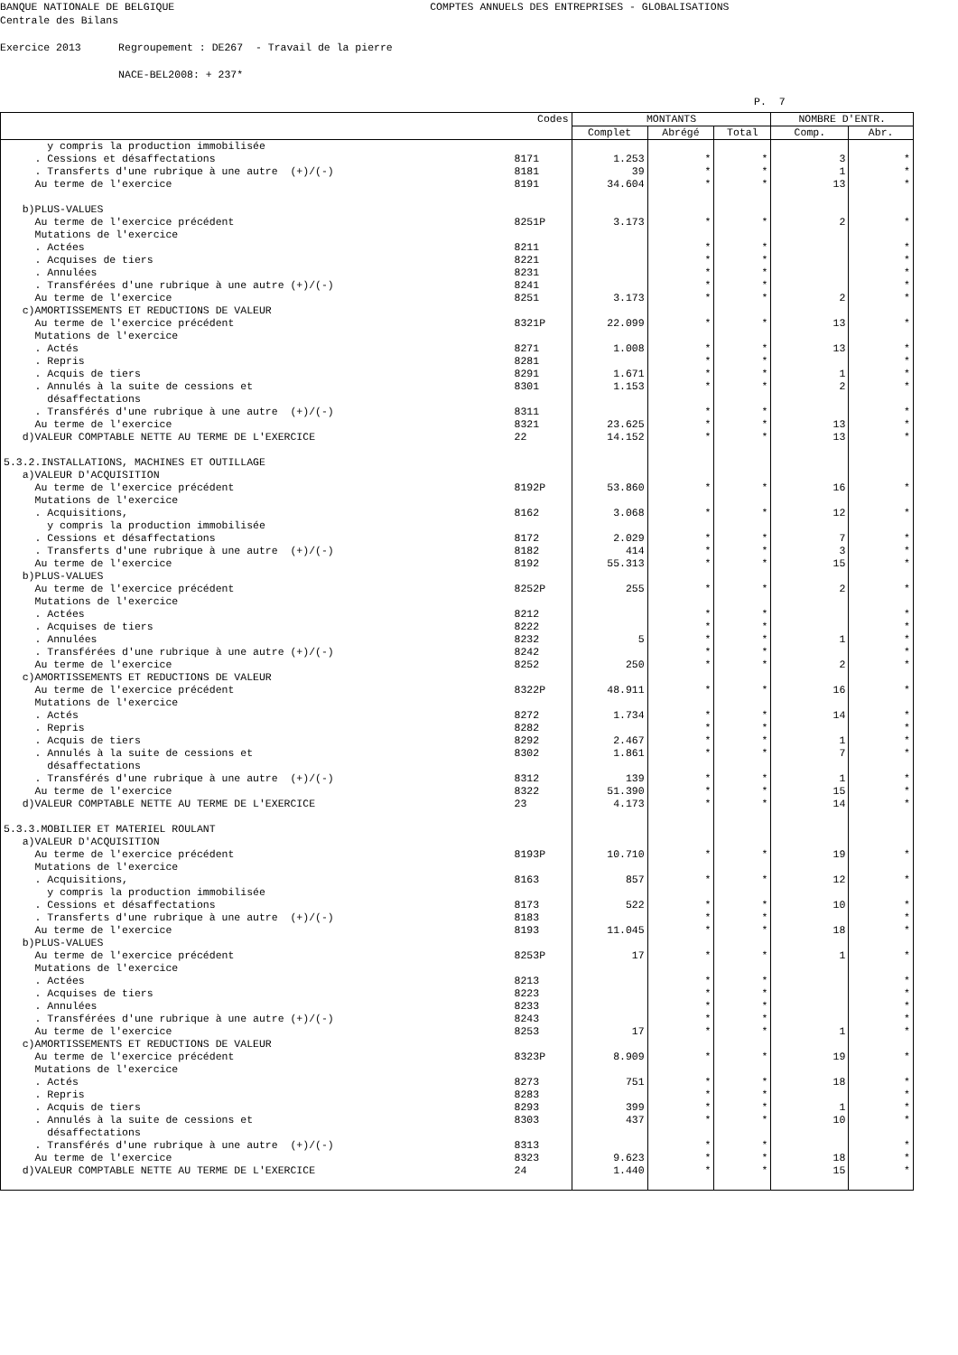BANQUE NATIONALE DE BELGIQUE COMPTES ANNUELS DES ENTREPRISES - GLOBALISATIONS Centrale des Bilans Exercice 2013 Regroupement : DE267 - Travail de la pierre NACE-BEL2008: + 237* P. 7
| Codes | | MONTANTS | | | NOMBRE D'ENTR. | |
| --- | --- | --- | --- | --- | --- | --- |
| | | Complet | Abrégé | Total | Comp. | Abr. |
| y compris la production immobilisée | | | | | | |
| . Cessions et désaffectations | 8171 | 1.253 | * | * | 3 | * |
| . Transferts d'une rubrique à une autre (+)/(-) | 8181 | 39 | * | * | 1 | * |
| Au terme de l'exercice | 8191 | 34.604 | * | * | 13 | * |
| b)PLUS-VALUES | | | | | | |
| Au terme de l'exercice précédent | 8251P | 3.173 | * | * | 2 | * |
| Mutations de l'exercice | | | | | | |
| . Actées | 8211 | | * | * | | * |
| . Acquises de tiers | 8221 | | * | * | | * |
| . Annulées | 8231 | | * | * | | * |
| . Transférées d'une rubrique à une autre (+)/(-) | 8241 | | * | * | | * |
| Au terme de l'exercice | 8251 | 3.173 | * | * | 2 | * |
| c)AMORTISSEMENTS ET REDUCTIONS DE VALEUR | | | | | | |
| Au terme de l'exercice précédent | 8321P | 22.099 | * | * | 13 | * |
| Mutations de l'exercice | | | | | | |
| . Actés | 8271 | 1.008 | * | * | 13 | * |
| . Repris | 8281 | | * | * | | * |
| . Acquis de tiers | 8291 | 1.671 | * | * | 1 | * |
| . Annulés à la suite de cessions et | 8301 | 1.153 | * | * | 2 | * |
| désaffectations | | | | | | |
| . Transférés d'une rubrique à une autre (+)/(-) | 8311 | | * | * | | * |
| Au terme de l'exercice | 8321 | 23.625 | * | * | 13 | * |
| d)VALEUR COMPTABLE NETTE AU TERME DE L'EXERCICE | 22 | 14.152 | * | * | 13 | * |
| 5.3.2.INSTALLATIONS, MACHINES ET OUTILLAGE | | | | | | |
| a)VALEUR D'ACQUISITION | | | | | | |
| Au terme de l'exercice précédent | 8192P | 53.860 | * | * | 16 | * |
| Mutations de l'exercice | | | | | | |
| . Acquisitions, | 8162 | 3.068 | * | * | 12 | * |
| y compris la production immobilisée | | | | | | |
| . Cessions et désaffectations | 8172 | 2.029 | * | * | 7 | * |
| . Transferts d'une rubrique à une autre (+)/(-) | 8182 | 414 | * | * | 3 | * |
| Au terme de l'exercice | 8192 | 55.313 | * | * | 15 | * |
| b)PLUS-VALUES | | | | | | |
| Au terme de l'exercice précédent | 8252P | 255 | * | * | 2 | * |
| Mutations de l'exercice | | | | | | |
| . Actées | 8212 | | * | * | | * |
| . Acquises de tiers | 8222 | | * | * | | * |
| . Annulées | 8232 | 5 | * | * | 1 | * |
| . Transférées d'une rubrique à une autre (+)/(-) | 8242 | | * | * | | * |
| Au terme de l'exercice | 8252 | 250 | * | * | 2 | * |
| c)AMORTISSEMENTS ET REDUCTIONS DE VALEUR | | | | | | |
| Au terme de l'exercice précédent | 8322P | 48.911 | * | * | 16 | * |
| Mutations de l'exercice | | | | | | |
| . Actés | 8272 | 1.734 | * | * | 14 | * |
| . Repris | 8282 | | * | * | | * |
| . Acquis de tiers | 8292 | 2.467 | * | * | 1 | * |
| . Annulés à la suite de cessions et | 8302 | 1.861 | * | * | 7 | * |
| désaffectations | | | | | | |
| . Transférés d'une rubrique à une autre (+)/(-) | 8312 | 139 | * | * | 1 | * |
| Au terme de l'exercice | 8322 | 51.390 | * | * | 15 | * |
| d)VALEUR COMPTABLE NETTE AU TERME DE L'EXERCICE | 23 | 4.173 | * | * | 14 | * |
| 5.3.3.MOBILIER ET MATERIEL ROULANT | | | | | | |
| a)VALEUR D'ACQUISITION | | | | | | |
| Au terme de l'exercice précédent | 8193P | 10.710 | * | * | 19 | * |
| Mutations de l'exercice | | | | | | |
| . Acquisitions, | 8163 | 857 | * | * | 12 | * |
| y compris la production immobilisée | | | | | | |
| . Cessions et désaffectations | 8173 | 522 | * | * | 10 | * |
| . Transferts d'une rubrique à une autre (+)/(-) | 8183 | | * | * | | * |
| Au terme de l'exercice | 8193 | 11.045 | * | * | 18 | * |
| b)PLUS-VALUES | | | | | | |
| Au terme de l'exercice précédent | 8253P | 17 | * | * | 1 | * |
| Mutations de l'exercice | | | | | | |
| . Actées | 8213 | | * | * | | * |
| . Acquises de tiers | 8223 | | * | * | | * |
| . Annulées | 8233 | | * | * | | * |
| . Transférées d'une rubrique à une autre (+)/(-) | 8243 | | * | * | | * |
| Au terme de l'exercice | 8253 | 17 | * | * | 1 | * |
| c)AMORTISSEMENTS ET REDUCTIONS DE VALEUR | | | | | | |
| Au terme de l'exercice précédent | 8323P | 8.909 | * | * | 19 | * |
| Mutations de l'exercice | | | | | | |
| . Actés | 8273 | 751 | * | * | 18 | * |
| . Repris | 8283 | | * | * | | * |
| . Acquis de tiers | 8293 | 399 | * | * | 1 | * |
| . Annulés à la suite de cessions et | 8303 | 437 | * | * | 10 | * |
| désaffectations | | | | | | |
| . Transférés d'une rubrique à une autre (+)/(-) | 8313 | | * | * | | * |
| Au terme de l'exercice | 8323 | 9.623 | * | * | 18 | * |
| d)VALEUR COMPTABLE NETTE AU TERME DE L'EXERCICE | 24 | 1.440 | * | * | 15 | * |